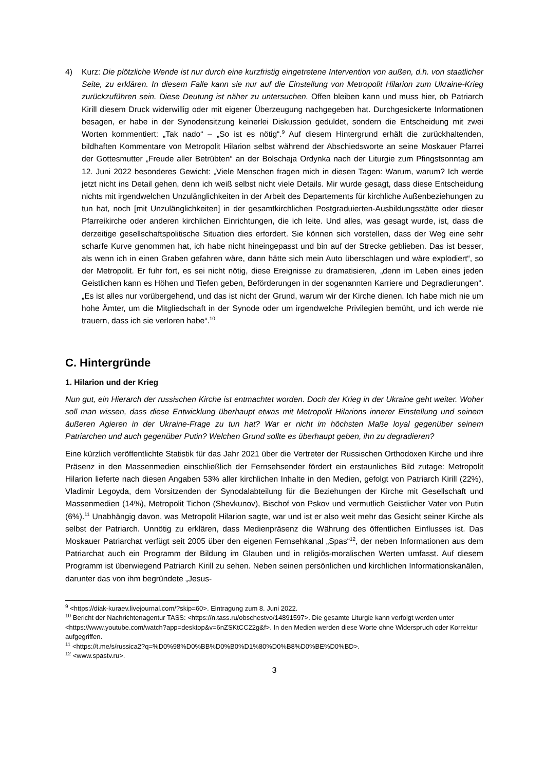4) Kurz: Die plötzliche Wende ist nur durch eine kurzfristig eingetretene Intervention von außen, d.h. von staatlicher Seite, zu erklären. In diesem Falle kann sie nur auf die Einstellung von Metropolit Hilarion zum Ukraine-Krieg zurückzuführen sein. Diese Deutung ist näher zu untersuchen. Offen bleiben kann und muss hier, ob Patriarch Kirill diesem Druck widerwillig oder mit eigener Überzeugung nachgegeben hat. Durchgesickerte Informationen besagen, er habe in der Synodensitzung keinerlei Diskussion geduldet, sondern die Entscheidung mit zwei Worten kommentiert: „Tak nado“ – „So ist es nötig“.<sup>9</sup> Auf diesem Hintergrund erhält die zurückhaltenden, bildhaften Kommentare von Metropolit Hilarion selbst während der Abschiedsworte an seine Moskauer Pfarrei der Gottesmutter „Freude aller Betrübten“ an der Bolschaja Ordynka nach der Liturgie zum Pfingstsonntag am 12. Juni 2022 besonderes Gewicht: „Viele Menschen fragen mich in diesen Tagen: Warum, warum? Ich werde jetzt nicht ins Detail gehen, denn ich weiß selbst nicht viele Details. Mir wurde gesagt, dass diese Entscheidung nichts mit irgendwelchen Unzulänglichkeiten in der Arbeit des Departements für kirchliche Außenbeziehungen zu tun hat, noch [mit Unzulänglichkeiten] in der gesamtkirchlichen Postgraduierten-Ausbildungsstätte oder dieser Pfarreikirche oder anderen kirchlichen Einrichtungen, die ich leite. Und alles, was gesagt wurde, ist, dass die derzeitige gesellschaftspolitische Situation dies erfordert. Sie können sich vorstellen, dass der Weg eine sehr scharfe Kurve genommen hat, ich habe nicht hineingepasst und bin auf der Strecke geblieben. Das ist besser, als wenn ich in einen Graben gefahren wäre, dann hätte sich mein Auto überschlagen und wäre explodiert“, so der Metropolit. Er fuhr fort, es sei nicht nötig, diese Ereignisse zu dramatisieren, „denn im Leben eines jeden Geistlichen kann es Höhen und Tiefen geben, Beförderungen in der sogenannten Karriere und Degradierungen“. „Es ist alles nur vorübergehend, und das ist nicht der Grund, warum wir der Kirche dienen. Ich habe mich nie um hohe Ämter, um die Mitgliedschaft in der Synode oder um irgendwelche Privilegien bemüht, und ich werde nie trauern, dass ich sie verloren habe“.<sup>10</sup>
C. Hintergründe
1. Hilarion und der Krieg
Nun gut, ein Hierarch der russischen Kirche ist entmachtet worden. Doch der Krieg in der Ukraine geht weiter. Woher soll man wissen, dass diese Entwicklung überhaupt etwas mit Metropolit Hilarions innerer Einstellung und seinem äußeren Agieren in der Ukraine-Frage zu tun hat? War er nicht im höchsten Maße loyal gegenüber seinem Patriarchen und auch gegenüber Putin? Welchen Grund sollte es überhaupt geben, ihn zu degradieren?
Eine kürzlich veröffentlichte Statistik für das Jahr 2021 über die Vertreter der Russischen Orthodoxen Kirche und ihre Präsenz in den Massenmedien einschließlich der Fernsehsender fördert ein erstaunliches Bild zutage: Metropolit Hilarion lieferte nach diesen Angaben 53% aller kirchlichen Inhalte in den Medien, gefolgt von Patriarch Kirill (22%), Vladimir Legoyda, dem Vorsitzenden der Synodalabteilung für die Beziehungen der Kirche mit Gesellschaft und Massenmedien (14%), Metropolit Tichon (Shevkunov), Bischof von Pskov und vermutlich Geistlicher Vater von Putin (6%).<sup>11</sup> Unabhängig davon, was Metropolit Hilarion sagte, war und ist er also weit mehr das Gesicht seiner Kirche als selbst der Patriarch. Unnötig zu erklären, dass Medienpräsenz die Währung des öffentlichen Einflusses ist. Das Moskauer Patriarchat verfügt seit 2005 über den eigenen Fernsehkanal „Spas“<sup>12</sup>, der neben Informationen aus dem Patriarchat auch ein Programm der Bildung im Glauben und in religiös-moralischen Werten umfasst. Auf diesem Programm ist überwiegend Patriarch Kirill zu sehen. Neben seinen persönlichen und kirchlichen Informationskanälen, darunter das von ihm begründete „Jesus-
<sup>9</sup> <https://diak-kuraev.livejournal.com/?skip=60>. Eintragung zum 8. Juni 2022.
<sup>10</sup> Bericht der Nachrichtenagentur TASS: <https://n.tass.ru/obschestvo/14891597>. Die gesamte Liturgie kann verfolgt werden unter <https://www.youtube.com/watch?app=desktop&v=6nZSKtCC22g&f>. In den Medien werden diese Worte ohne Widerspruch oder Korrektur aufgegriffen.
<sup>11</sup> <https://t.me/s/russica2?q=%D0%98%D0%BB%D0%B0%D1%80%D0%B8%D0%BE%D0%BD>.
<sup>12</sup> <www.spastv.ru>.
3